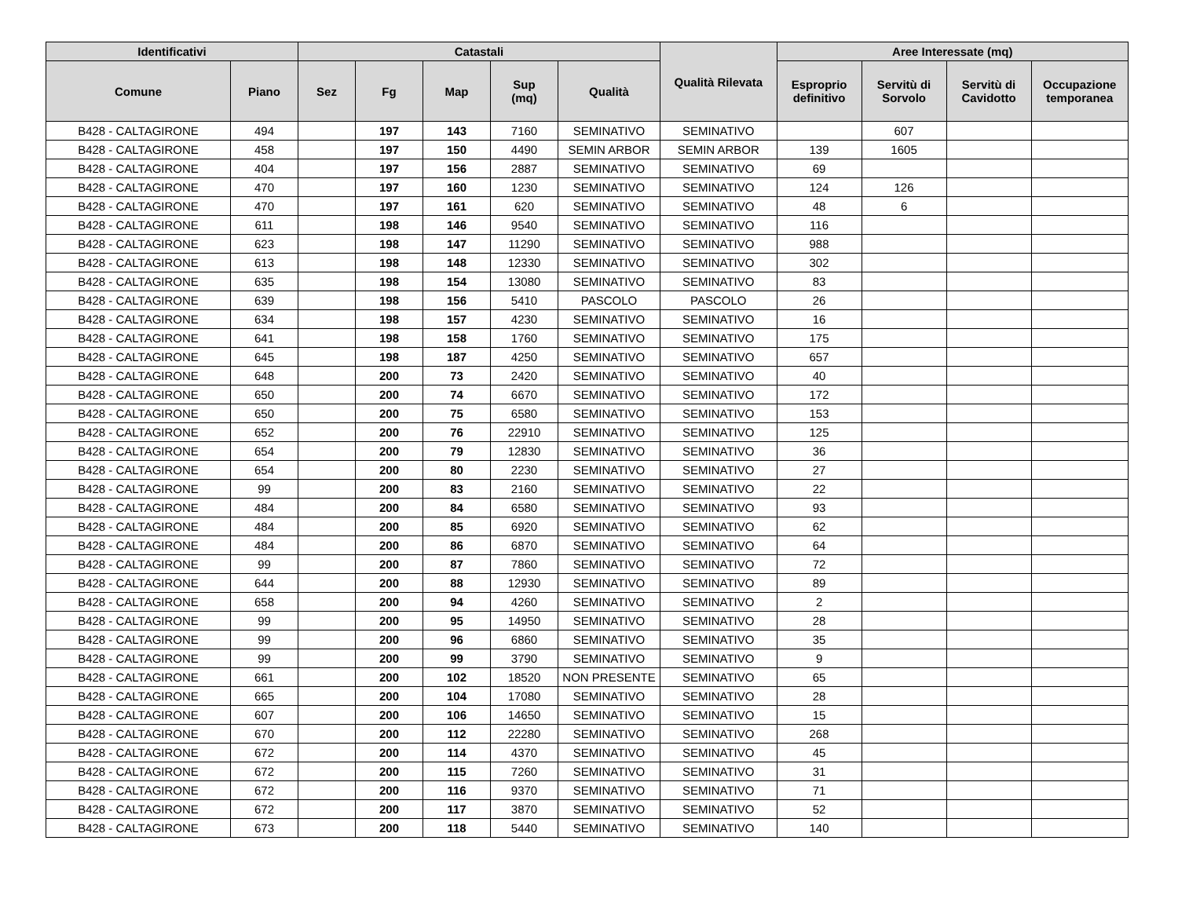| Identificativi | | Catastali | | | | | Qualità Rilevata | Aree Interessate (mq) | | | |
| --- | --- | --- | --- | --- | --- | --- | --- | --- | --- | --- | --- |
| Comune | Piano | Sez | Fg | Map | Sup (mq) | Qualità | | Esproprio definitivo | Servitù di Sorvolo | Servitù di Cavidotto | Occupazione temporanea |
| B428 - CALTAGIRONE | 494 | | 197 | 143 | 7160 | SEMINATIVO | SEMINATIVO | | 607 | | |
| B428 - CALTAGIRONE | 458 | | 197 | 150 | 4490 | SEMIN ARBOR | SEMIN ARBOR | 139 | 1605 | | |
| B428 - CALTAGIRONE | 404 | | 197 | 156 | 2887 | SEMINATIVO | SEMINATIVO | 69 | | | |
| B428 - CALTAGIRONE | 470 | | 197 | 160 | 1230 | SEMINATIVO | SEMINATIVO | 124 | 126 | | |
| B428 - CALTAGIRONE | 470 | | 197 | 161 | 620 | SEMINATIVO | SEMINATIVO | 48 | 6 | | |
| B428 - CALTAGIRONE | 611 | | 198 | 146 | 9540 | SEMINATIVO | SEMINATIVO | 116 | | | |
| B428 - CALTAGIRONE | 623 | | 198 | 147 | 11290 | SEMINATIVO | SEMINATIVO | 988 | | | |
| B428 - CALTAGIRONE | 613 | | 198 | 148 | 12330 | SEMINATIVO | SEMINATIVO | 302 | | | |
| B428 - CALTAGIRONE | 635 | | 198 | 154 | 13080 | SEMINATIVO | SEMINATIVO | 83 | | | |
| B428 - CALTAGIRONE | 639 | | 198 | 156 | 5410 | PASCOLO | PASCOLO | 26 | | | |
| B428 - CALTAGIRONE | 634 | | 198 | 157 | 4230 | SEMINATIVO | SEMINATIVO | 16 | | | |
| B428 - CALTAGIRONE | 641 | | 198 | 158 | 1760 | SEMINATIVO | SEMINATIVO | 175 | | | |
| B428 - CALTAGIRONE | 645 | | 198 | 187 | 4250 | SEMINATIVO | SEMINATIVO | 657 | | | |
| B428 - CALTAGIRONE | 648 | | 200 | 73 | 2420 | SEMINATIVO | SEMINATIVO | 40 | | | |
| B428 - CALTAGIRONE | 650 | | 200 | 74 | 6670 | SEMINATIVO | SEMINATIVO | 172 | | | |
| B428 - CALTAGIRONE | 650 | | 200 | 75 | 6580 | SEMINATIVO | SEMINATIVO | 153 | | | |
| B428 - CALTAGIRONE | 652 | | 200 | 76 | 22910 | SEMINATIVO | SEMINATIVO | 125 | | | |
| B428 - CALTAGIRONE | 654 | | 200 | 79 | 12830 | SEMINATIVO | SEMINATIVO | 36 | | | |
| B428 - CALTAGIRONE | 654 | | 200 | 80 | 2230 | SEMINATIVO | SEMINATIVO | 27 | | | |
| B428 - CALTAGIRONE | 99 | | 200 | 83 | 2160 | SEMINATIVO | SEMINATIVO | 22 | | | |
| B428 - CALTAGIRONE | 484 | | 200 | 84 | 6580 | SEMINATIVO | SEMINATIVO | 93 | | | |
| B428 - CALTAGIRONE | 484 | | 200 | 85 | 6920 | SEMINATIVO | SEMINATIVO | 62 | | | |
| B428 - CALTAGIRONE | 484 | | 200 | 86 | 6870 | SEMINATIVO | SEMINATIVO | 64 | | | |
| B428 - CALTAGIRONE | 99 | | 200 | 87 | 7860 | SEMINATIVO | SEMINATIVO | 72 | | | |
| B428 - CALTAGIRONE | 644 | | 200 | 88 | 12930 | SEMINATIVO | SEMINATIVO | 89 | | | |
| B428 - CALTAGIRONE | 658 | | 200 | 94 | 4260 | SEMINATIVO | SEMINATIVO | 2 | | | |
| B428 - CALTAGIRONE | 99 | | 200 | 95 | 14950 | SEMINATIVO | SEMINATIVO | 28 | | | |
| B428 - CALTAGIRONE | 99 | | 200 | 96 | 6860 | SEMINATIVO | SEMINATIVO | 35 | | | |
| B428 - CALTAGIRONE | 99 | | 200 | 99 | 3790 | SEMINATIVO | SEMINATIVO | 9 | | | |
| B428 - CALTAGIRONE | 661 | | 200 | 102 | 18520 | NON PRESENTE | SEMINATIVO | 65 | | | |
| B428 - CALTAGIRONE | 665 | | 200 | 104 | 17080 | SEMINATIVO | SEMINATIVO | 28 | | | |
| B428 - CALTAGIRONE | 607 | | 200 | 106 | 14650 | SEMINATIVO | SEMINATIVO | 15 | | | |
| B428 - CALTAGIRONE | 670 | | 200 | 112 | 22280 | SEMINATIVO | SEMINATIVO | 268 | | | |
| B428 - CALTAGIRONE | 672 | | 200 | 114 | 4370 | SEMINATIVO | SEMINATIVO | 45 | | | |
| B428 - CALTAGIRONE | 672 | | 200 | 115 | 7260 | SEMINATIVO | SEMINATIVO | 31 | | | |
| B428 - CALTAGIRONE | 672 | | 200 | 116 | 9370 | SEMINATIVO | SEMINATIVO | 71 | | | |
| B428 - CALTAGIRONE | 672 | | 200 | 117 | 3870 | SEMINATIVO | SEMINATIVO | 52 | | | |
| B428 - CALTAGIRONE | 673 | | 200 | 118 | 5440 | SEMINATIVO | SEMINATIVO | 140 | | | |